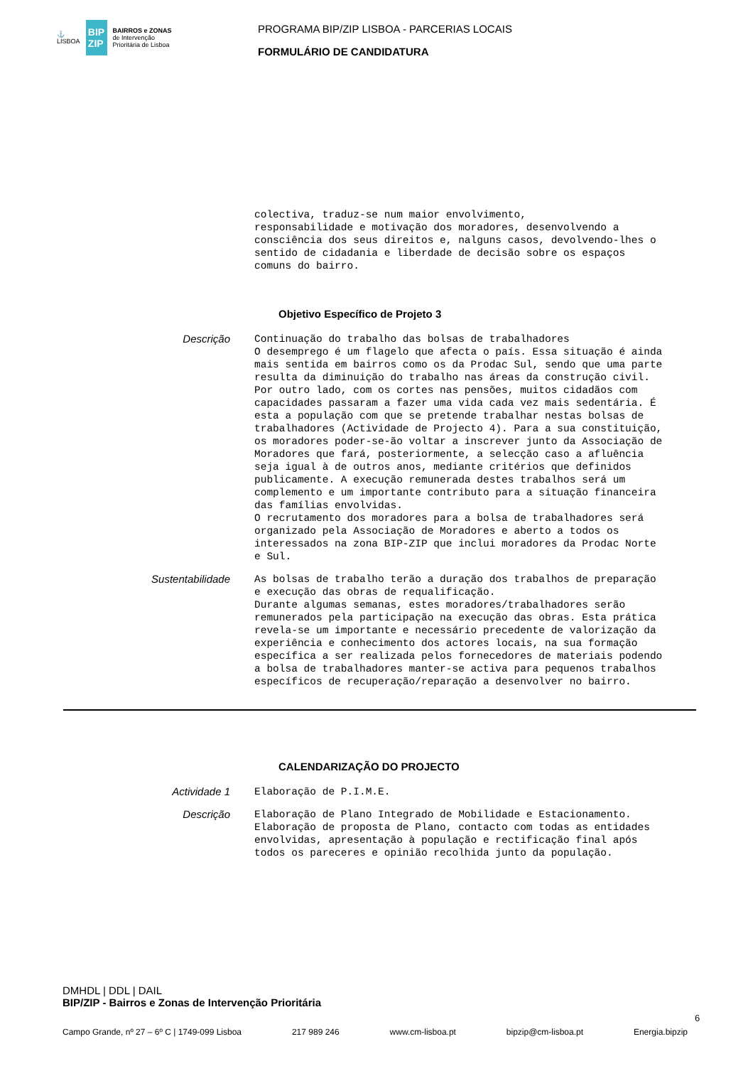⚓
LISBOA
BIP
ZIP
BAIRROS e ZONAS
de Intervenção
Prioritária de Lisboa
PROGRAMA BIP/ZIP LISBOA - PARCERIAS LOCAIS
FORMULÁRIO DE CANDIDATURA
colectiva, traduz-se num maior envolvimento, responsabilidade e motivação dos moradores, desenvolvendo a consciência dos seus direitos e, nalguns casos, devolvendo-lhes o sentido de cidadania e liberdade de decisão sobre os espaços comuns do bairro.
Objetivo Específico de Projeto 3
Descrição
Continuação do trabalho das bolsas de trabalhadores O desemprego é um flagelo que afecta o país. Essa situação é ainda mais sentida em bairros como os da Prodac Sul, sendo que uma parte resulta da diminuição do trabalho nas áreas da construção civil. Por outro lado, com os cortes nas pensões, muitos cidadãos com capacidades passaram a fazer uma vida cada vez mais sedentária. É esta a população com que se pretende trabalhar nestas bolsas de trabalhadores (Actividade de Projecto 4). Para a sua constituição, os moradores poder-se-ão voltar a inscrever junto da Associação de Moradores que fará, posteriormente, a selecção caso a afluência seja igual à de outros anos, mediante critérios que definidos publicamente. A execução remunerada destes trabalhos será um complemento e um importante contributo para a situação financeira das famílias envolvidas. O recrutamento dos moradores para a bolsa de trabalhadores será organizado pela Associação de Moradores e aberto a todos os interessados na zona BIP-ZIP que inclui moradores da Prodac Norte e Sul.
Sustentabilidade
As bolsas de trabalho terão a duração dos trabalhos de preparação e execução das obras de requalificação. Durante algumas semanas, estes moradores/trabalhadores serão remunerados pela participação na execução das obras. Esta prática revela-se um importante e necessário precedente de valorização da experiência e conhecimento dos actores locais, na sua formação específica a ser realizada pelos fornecedores de materiais podendo a bolsa de trabalhadores manter-se activa para pequenos trabalhos específicos de recuperação/reparação a desenvolver no bairro.
CALENDARIZAÇÃO DO PROJECTO
Actividade 1
Elaboração de P.I.M.E.
Descrição
Elaboração de Plano Integrado de Mobilidade e Estacionamento. Elaboração de proposta de Plano, contacto com todas as entidades envolvidas, apresentação à população e rectificação final após todos os pareceres e opinião recolhida junto da população.
DMHDL | DDL | DAIL
BIP/ZIP - Bairros e Zonas de Intervenção Prioritária
6
Campo Grande, nº 27 – 6º C | 1749-099 Lisboa 217 989 246 www.cm-lisboa.pt bipzip@cm-lisboa.pt Energia.bipzip